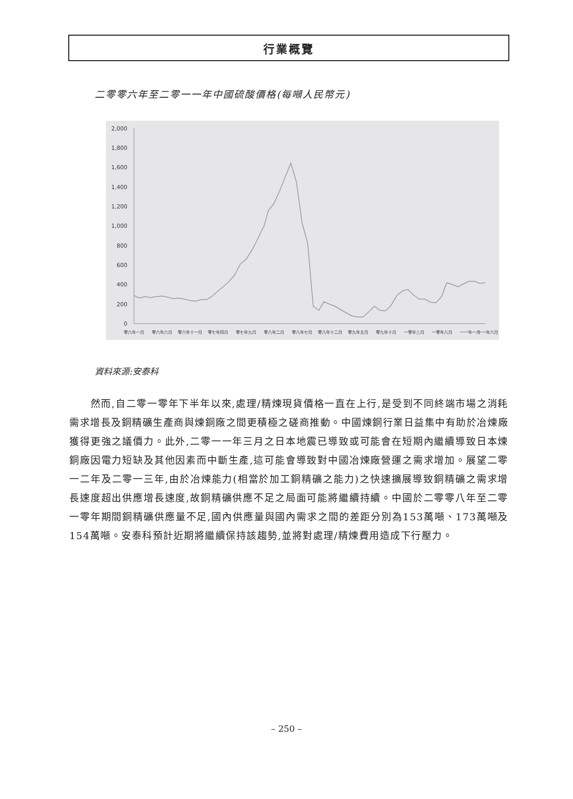行業概覽
二零零六年至二零一一年中國硫酸價格(每噸人民幣元)
0
200
400
600
800
1,000
1,200
1,400
1,600
1,800
2,000
零六年一月
零六年六月
零六年十一月
零七年四月
零七年九月
零八年二月
零八年七月
零八年十二月
零九年五月
零九年十月
一零年三月
一零年八月
一一年一月
一一年六月
資料來源:安泰科
　　然而,自二零一零年下半年以來,處理/精煉現貨價格一直在上行,是受到不同終端市場之消耗需求增長及銅精礦生產商與煉銅廠之間更積極之磋商推動。中國煉銅行業日益集中有助於冶煉廠獲得更強之議價力。此外,二零一一年三月之日本地震已導致或可能會在短期內繼續導致日本煉銅廠因電力短缺及其他因素而中斷生產,這可能會導致對中國冶煉廠營運之需求增加。展望二零一二年及二零一三年,由於冶煉能力(相當於加工銅精礦之能力)之快速擴展導致銅精礦之需求增長速度超出供應增長速度,故銅精礦供應不足之局面可能將繼續持續。中國於二零零八年至二零一零年期間銅精礦供應量不足,國內供應量與國內需求之間的差距分別為153萬噸、173萬噸及154萬噸。安泰科預計近期將繼續保持該趨勢,並將對處理/精煉費用造成下行壓力。
– 250 –